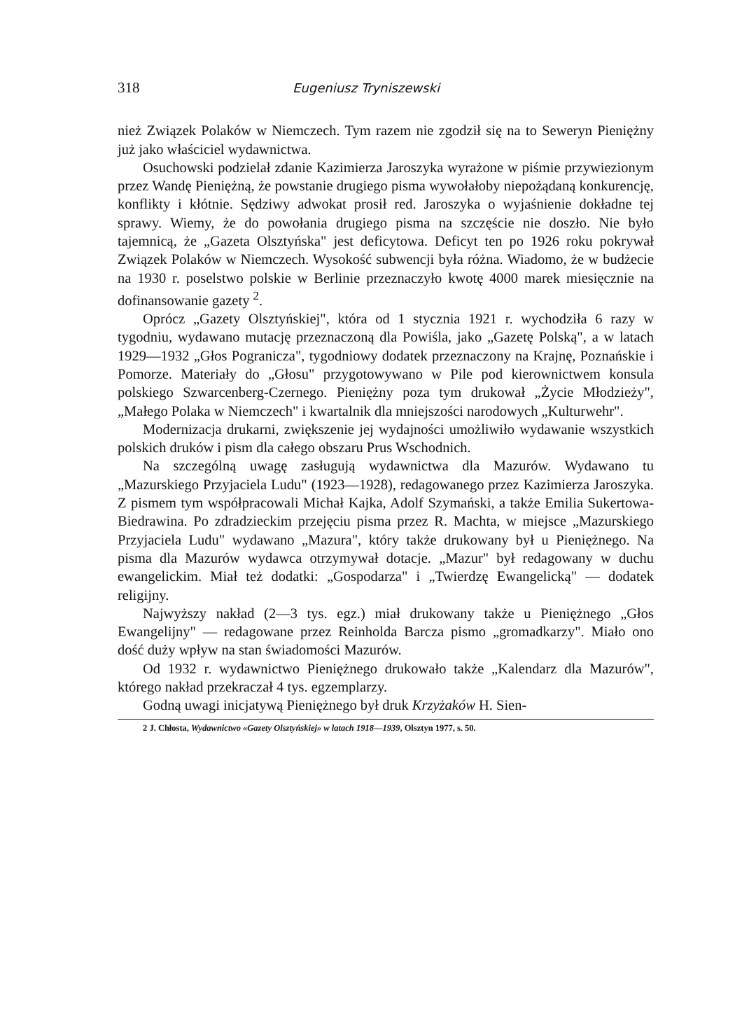318 Eugeniusz Tryniszewski
nież Związek Polaków w Niemczech. Tym razem nie zgodził się na to Seweryn Pieniężny już jako właściciel wydawnictwa.
Osuchowski podzielał zdanie Kazimierza Jaroszyka wyrażone w piśmie przywiezionym przez Wandę Pieniężną, że powstanie drugiego pisma wywołałoby niepożądaną konkurencję, konflikty i kłótnie. Sędziwy adwokat prosił red. Jaroszyka o wyjaśnienie dokładne tej sprawy. Wiemy, że do powołania drugiego pisma na szczęście nie doszło. Nie było tajemnicą, że „Gazeta Olsztyńska" jest deficytowa. Deficyt ten po 1926 roku pokrywał Związek Polaków w Niemczech. Wysokość subwencji była różna. Wiadomo, że w budżecie na 1930 r. poselstwo polskie w Berlinie przeznaczyło kwotę 4000 marek miesięcznie na dofinansowanie gazety <sup>2</sup>.
Oprócz „Gazety Olsztyńskiej", która od 1 stycznia 1921 r. wychodziła 6 razy w tygodniu, wydawano mutację przeznaczoną dla Powiśla, jako „Gazetę Polską", a w latach 1929—1932 „Głos Pogranicza", tygodniowy dodatek przeznaczony na Krajnę, Poznańskie i Pomorze. Materiały do „Głosu" przygotowywano w Pile pod kierownictwem konsula polskiego Szwarcenberg-Czernego. Pieniężny poza tym drukował „Życie Młodzieży", „Małego Polaka w Niemczech" i kwartalnik dla mniejszości narodowych „Kulturwehr".
Modernizacja drukarni, zwiększenie jej wydajności umożliwiło wydawanie wszystkich polskich druków i pism dla całego obszaru Prus Wschodnich.
Na szczególną uwagę zasługują wydawnictwa dla Mazurów. Wydawano tu „Mazurskiego Przyjaciela Ludu" (1923—1928), redagowanego przez Kazimierza Jaroszyka. Z pismem tym współpracowali Michał Kajka, Adolf Szymański, a także Emilia Sukertowa-Biedrawina. Po zdradzieckim przejęciu pisma przez R. Machta, w miejsce „Mazurskiego Przyjaciela Ludu" wydawano „Mazura", który także drukowany był u Pieniężnego. Na pisma dla Mazurów wydawca otrzymywał dotacje. „Mazur" był redagowany w duchu ewangelickim. Miał też dodatki: „Gospodarza" i „Twierdzę Ewangelicką" — dodatek religijny.
Najwyższy nakład (2—3 tys. egz.) miał drukowany także u Pieniężnego „Głos Ewangelijny" — redagowane przez Reinholda Barcza pismo „gromadkarzy". Miało ono dość duży wpływ na stan świadomości Mazurów.
Od 1932 r. wydawnictwo Pieniężnego drukowało także „Kalendarz dla Mazurów", którego nakład przekraczał 4 tys. egzemplarzy.
Godną uwagi inicjatywą Pieniężnego był druk Krzyżaków H. Sien-
2 J. Chłosta, Wydawnictwo «Gazety Olsztyńskiej» w latach 1918—1939, Olsztyn 1977, s. 50.